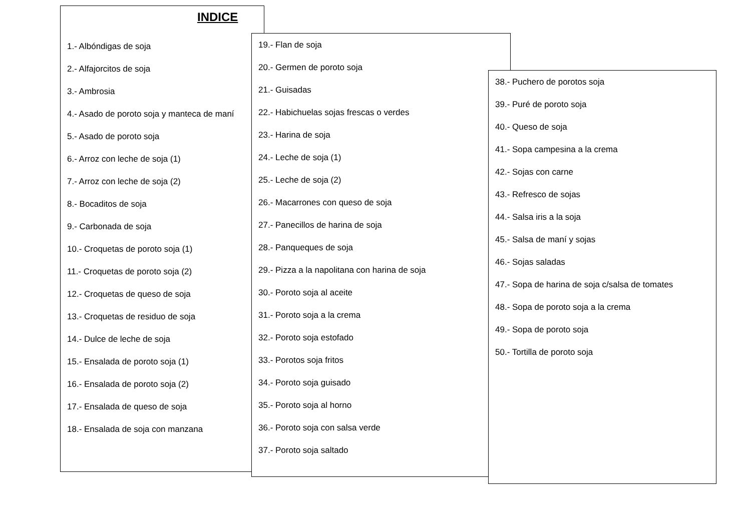INDICE
1.- Albóndigas de soja
2.- Alfajorcitos de soja
3.- Ambrosia
4.- Asado de poroto soja y manteca de maní
5.- Asado de poroto soja
6.- Arroz con leche de soja (1)
7.- Arroz con leche de soja (2)
8.- Bocaditos de soja
9.- Carbonada de soja
10.- Croquetas de poroto soja (1)
11.- Croquetas de poroto soja (2)
12.- Croquetas de queso de soja
13.- Croquetas de residuo de soja
14.- Dulce de leche de soja
15.- Ensalada de poroto soja (1)
16.- Ensalada de poroto soja (2)
17.- Ensalada de queso de soja
18.- Ensalada de soja con manzana
19.- Flan de soja
20.- Germen de poroto soja
21.- Guisadas
22.- Habichuelas sojas frescas o verdes
23.- Harina de soja
24.- Leche de soja (1)
25.- Leche de soja (2)
26.- Macarrones con queso de soja
27.- Panecillos de harina de soja
28.- Panqueques de soja
29.- Pizza a la napolitana con harina de soja
30.- Poroto soja al aceite
31.- Poroto soja a la crema
32.- Poroto soja estofado
33.- Porotos soja fritos
34.- Poroto soja guisado
35.- Poroto soja al horno
36.- Poroto soja con salsa verde
37.- Poroto soja saltado
38.- Puchero de porotos soja
39.- Puré de poroto soja
40.- Queso de soja
41.- Sopa campesina a la crema
42.- Sojas con carne
43.- Refresco de sojas
44.- Salsa iris a la soja
45.- Salsa de maní y sojas
46.- Sojas saladas
47.- Sopa de harina de soja c/salsa de tomates
48.- Sopa de poroto soja a la crema
49.- Sopa de poroto soja
50.- Tortilla de poroto soja